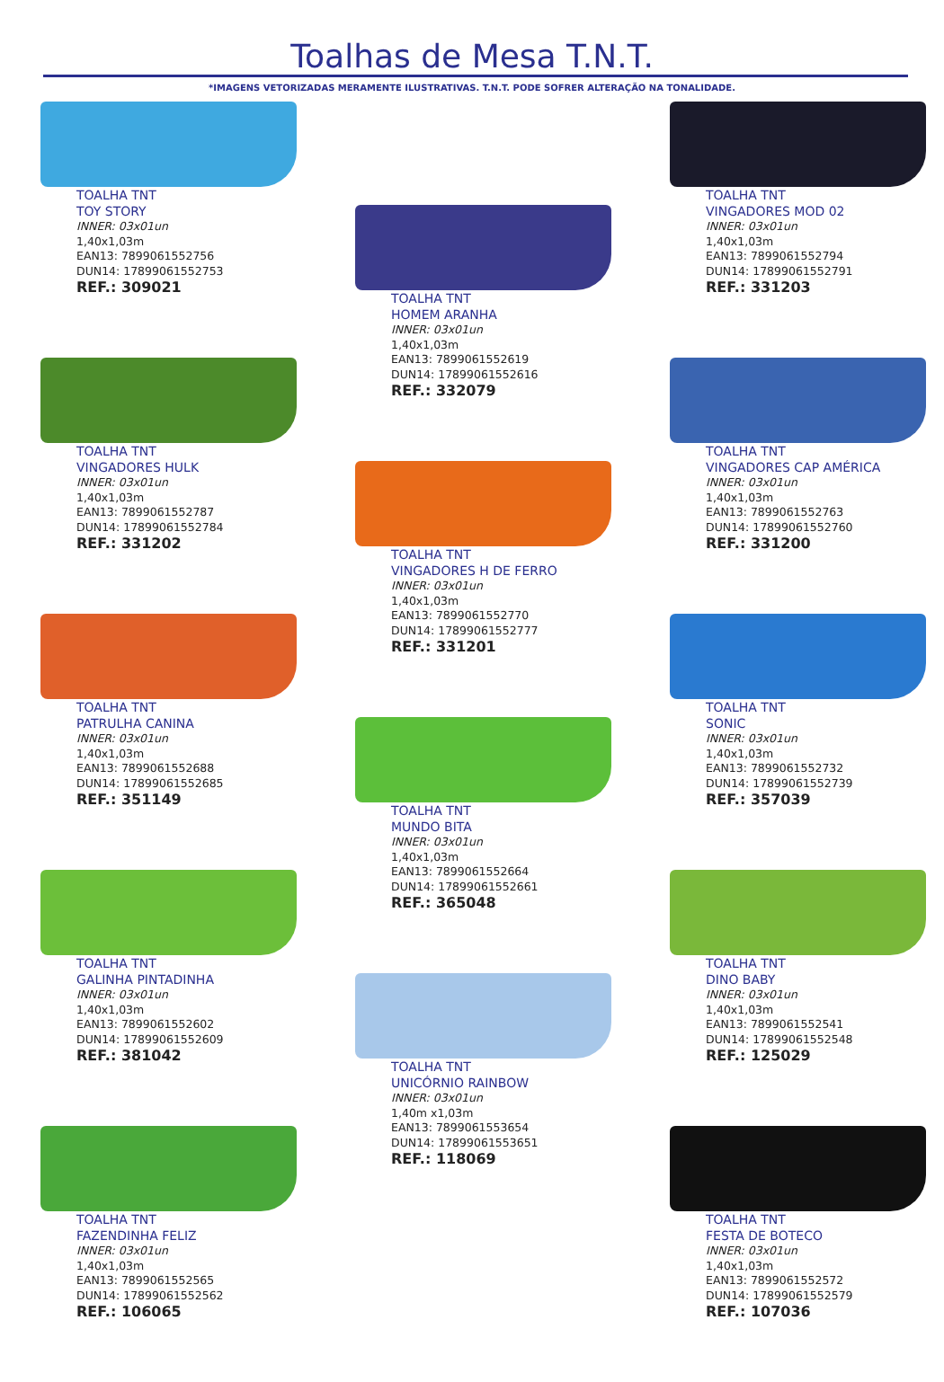Toalhas de Mesa T.N.T.
*IMAGENS VETORIZADAS MERAMENTE ILUSTRATIVAS. T.N.T. PODE SOFRER ALTERAÇÃO NA TONALIDADE.
TOALHA TNT
TOY STORY
INNER: 03x01un
1,40x1,03m
EAN13: 7899061552756
DUN14: 17899061552753
REF.: 309021
TOALHA TNT
HOMEM ARANHA
INNER: 03x01un
1,40x1,03m
EAN13: 7899061552619
DUN14: 17899061552616
REF.: 332079
TOALHA TNT
VINGADORES MOD 02
INNER: 03x01un
1,40x1,03m
EAN13: 7899061552794
DUN14: 17899061552791
REF.: 331203
TOALHA TNT
VINGADORES HULK
INNER: 03x01un
1,40x1,03m
EAN13: 7899061552787
DUN14: 17899061552784
REF.: 331202
TOALHA TNT
VINGADORES H DE FERRO
INNER: 03x01un
1,40x1,03m
EAN13: 7899061552770
DUN14: 17899061552777
REF.: 331201
TOALHA TNT
VINGADORES CAP AMÉRICA
INNER: 03x01un
1,40x1,03m
EAN13: 7899061552763
DUN14: 17899061552760
REF.: 331200
TOALHA TNT
PATRULHA CANINA
INNER: 03x01un
1,40x1,03m
EAN13: 7899061552688
DUN14: 17899061552685
REF.: 351149
TOALHA TNT
MUNDO BITA
INNER: 03x01un
1,40x1,03m
EAN13: 7899061552664
DUN14: 17899061552661
REF.: 365048
TOALHA TNT
SONIC
INNER: 03x01un
1,40x1,03m
EAN13: 7899061552732
DUN14: 17899061552739
REF.: 357039
TOALHA TNT
GALINHA PINTADINHA
INNER: 03x01un
1,40x1,03m
EAN13: 7899061552602
DUN14: 17899061552609
REF.: 381042
TOALHA TNT
UNICÓRNIO RAINBOW
INNER: 03x01un
1,40m x1,03m
EAN13: 7899061553654
DUN14: 17899061553651
REF.: 118069
TOALHA TNT
DINO BABY
INNER: 03x01un
1,40x1,03m
EAN13: 7899061552541
DUN14: 17899061552548
REF.: 125029
TOALHA TNT
FAZENDINHA FELIZ
INNER: 03x01un
1,40x1,03m
EAN13: 7899061552565
DUN14: 17899061552562
REF.: 106065
TOALHA TNT
FESTA DE BOTECO
INNER: 03x01un
1,40x1,03m
EAN13: 7899061552572
DUN14: 17899061552579
REF.: 107036